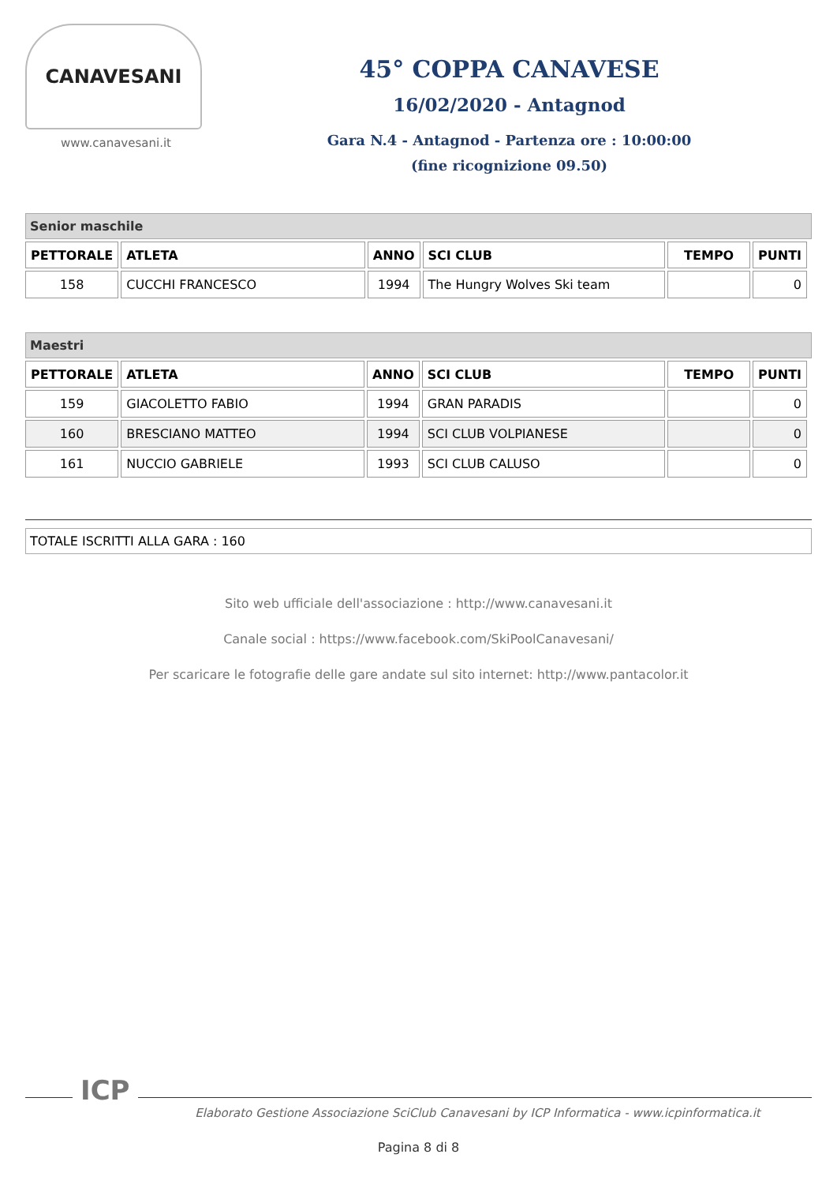CANAVESANI
www.canavesani.it
45° COPPA CANAVESE
16/02/2020 - Antagnod
Gara N.4 - Antagnod - Partenza ore : 10:00:00
(fine ricognizione 09.50)
Senior maschile
| PETTORALE | ATLETA | ANNO | SCI CLUB | TEMPO | PUNTI |
| --- | --- | --- | --- | --- | --- |
| 158 | CUCCHI FRANCESCO | 1994 | The Hungry Wolves Ski team | | 0 |
Maestri
| PETTORALE | ATLETA | ANNO | SCI CLUB | TEMPO | PUNTI |
| --- | --- | --- | --- | --- | --- |
| 159 | GIACOLETTO FABIO | 1994 | GRAN PARADIS | | 0 |
| 160 | BRESCIANO MATTEO | 1994 | SCI CLUB VOLPIANESE | | 0 |
| 161 | NUCCIO GABRIELE | 1993 | SCI CLUB CALUSO | | 0 |
TOTALE ISCRITTI ALLA GARA : 160
Sito web ufficiale dell'associazione : http://www.canavesani.it
Canale social : https://www.facebook.com/SkiPoolCanavesani/
Per scaricare le fotografie delle gare andate sul sito internet: http://www.pantacolor.it
ICP
Elaborato Gestione Associazione SciClub Canavesani by ICP Informatica - www.icpinformatica.it
Pagina 8 di 8